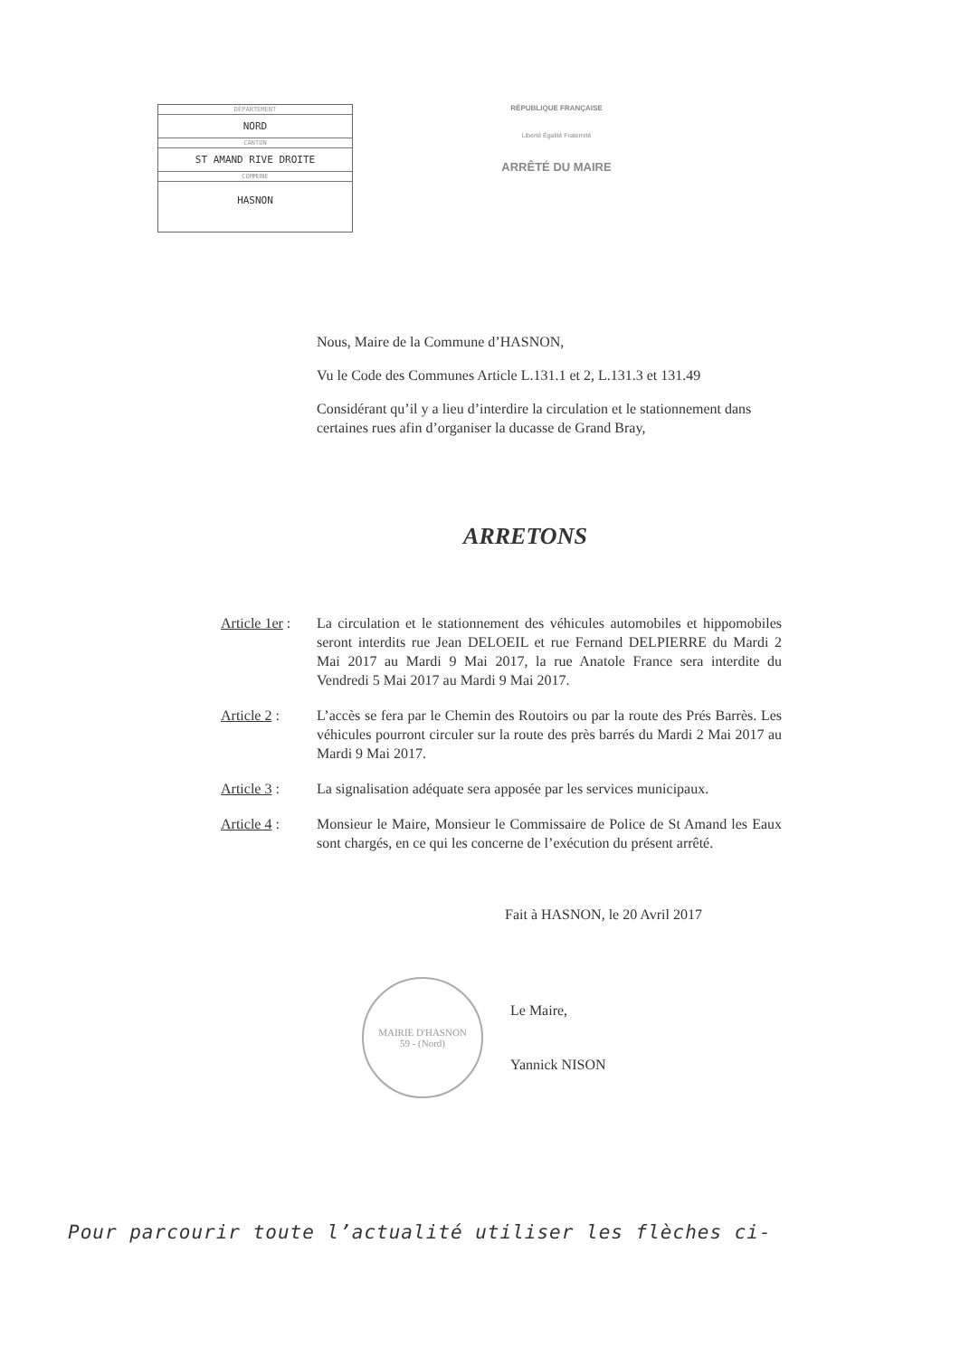DÉPARTEMENT
NORD
CANTON
ST AMAND RIVE DROITE
COMMUNE
HASNON
RÉPUBLIQUE FRANÇAISE
Liberté Égalité Fraternité
ARRÊTÉ DU MAIRE
Nous, Maire de la Commune d’HASNON,
Vu le Code des Communes Article L.131.1 et 2, L.131.3 et 131.49
Considérant qu’il y a lieu d’interdire la circulation et le stationnement dans certaines rues afin d’organiser la ducasse de Grand Bray,
ARRETONS
Article 1er :
La circulation et le stationnement des véhicules automobiles et hippomobiles seront interdits rue Jean DELOEIL et rue Fernand DELPIERRE du Mardi 2 Mai 2017 au Mardi 9 Mai 2017, la rue Anatole France sera interdite du Vendredi 5 Mai 2017 au Mardi 9 Mai 2017.
Article 2 : L’accès se fera par le Chemin des Routoirs ou par la route des Prés Barrès. Les véhicules pourront circuler sur la route des près barrés du Mardi 2 Mai 2017 au Mardi 9 Mai 2017.
Article 3 : La signalisation adéquate sera apposée par les services municipaux.
Article 4 : Monsieur le Maire, Monsieur le Commissaire de Police de St Amand les Eaux sont chargés, en ce qui les concerne de l’exécution du présent arrêté.
Fait à HASNON, le 20 Avril 2017
MAIRIE D'HASNON
59 - (Nord)
Le Maire,
Yannick NISON
Pour parcourir toute l’actualité utiliser les flèches ci-